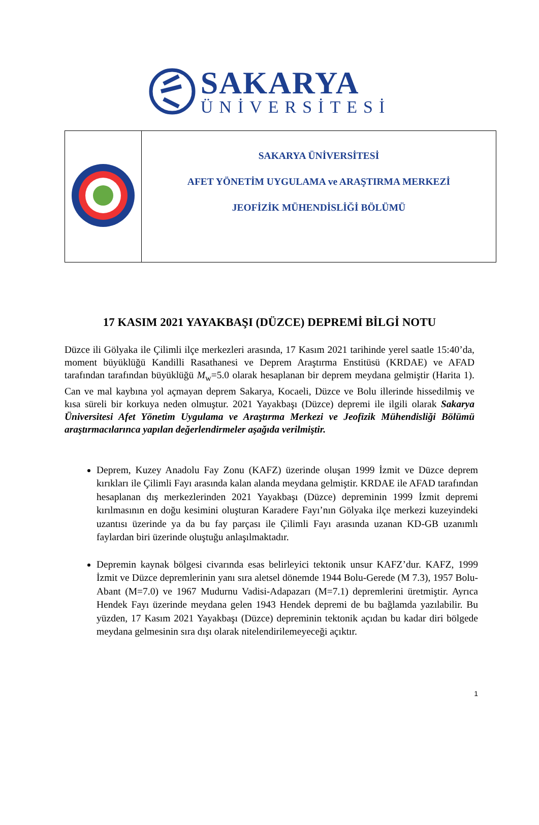SAKARYA
ÜNİVERSİTESİ
| | SAKARYA ÜNİVERSİTESİ AFET YÖNETİM UYGULAMA ve ARAŞTIRMA MERKEZİ JEOFİZİK MÜHENDİSLİĞİ BÖLÜMÜ |
17 KASIM 2021 YAYAKBAŞI (DÜZCE) DEPREMİ BİLGİ NOTU
Düzce ili Gölyaka ile Çilimli ilçe merkezleri arasında, 17 Kasım 2021 tarihinde yerel saatle 15:40’da, moment büyüklüğü Kandilli Rasathanesi ve Deprem Araştırma Enstitüsü (KRDAE) ve AFAD tarafından tarafından büyüklüğü M<sub>w</sub>=5.0 olarak hesaplanan bir deprem meydana gelmiştir (Harita 1). Can ve mal kaybına yol açmayan deprem Sakarya, Kocaeli, Düzce ve Bolu illerinde hissedilmiş ve kısa süreli bir korkuya neden olmuştur. 2021 Yayakbaşı (Düzce) depremi ile ilgili olarak Sakarya Üniversitesi Afet Yönetim Uygulama ve Araştırma Merkezi ve Jeofizik Mühendisliği Bölümü araştırmacılarınca yapılan değerlendirmeler aşağıda verilmiştir.
Deprem, Kuzey Anadolu Fay Zonu (KAFZ) üzerinde oluşan 1999 İzmit ve Düzce deprem kırıkları ile Çilimli Fayı arasında kalan alanda meydana gelmiştir. KRDAE ile AFAD tarafından hesaplanan dış merkezlerinden 2021 Yayakbaşı (Düzce) depreminin 1999 İzmit depremi kırılmasının en doğu kesimini oluşturan Karadere Fayı’nın Gölyaka ilçe merkezi kuzeyindeki uzantısı üzerinde ya da bu fay parçası ile Çilimli Fayı arasında uzanan KD-GB uzanımlı faylardan biri üzerinde oluştuğu anlaşılmaktadır.
Depremin kaynak bölgesi civarında esas belirleyici tektonik unsur KAFZ’dur. KAFZ, 1999 İzmit ve Düzce depremlerinin yanı sıra aletsel dönemde 1944 Bolu-Gerede (M 7.3), 1957 Bolu-Abant (M=7.0) ve 1967 Mudurnu Vadisi-Adapazarı (M=7.1) depremlerini üretmiştir. Ayrıca Hendek Fayı üzerinde meydana gelen 1943 Hendek depremi de bu bağlamda yazılabilir. Bu yüzden, 17 Kasım 2021 Yayakbaşı (Düzce) depreminin tektonik açıdan bu kadar diri bölgede meydana gelmesinin sıra dışı olarak nitelendirilemeyeceği açıktır.
1